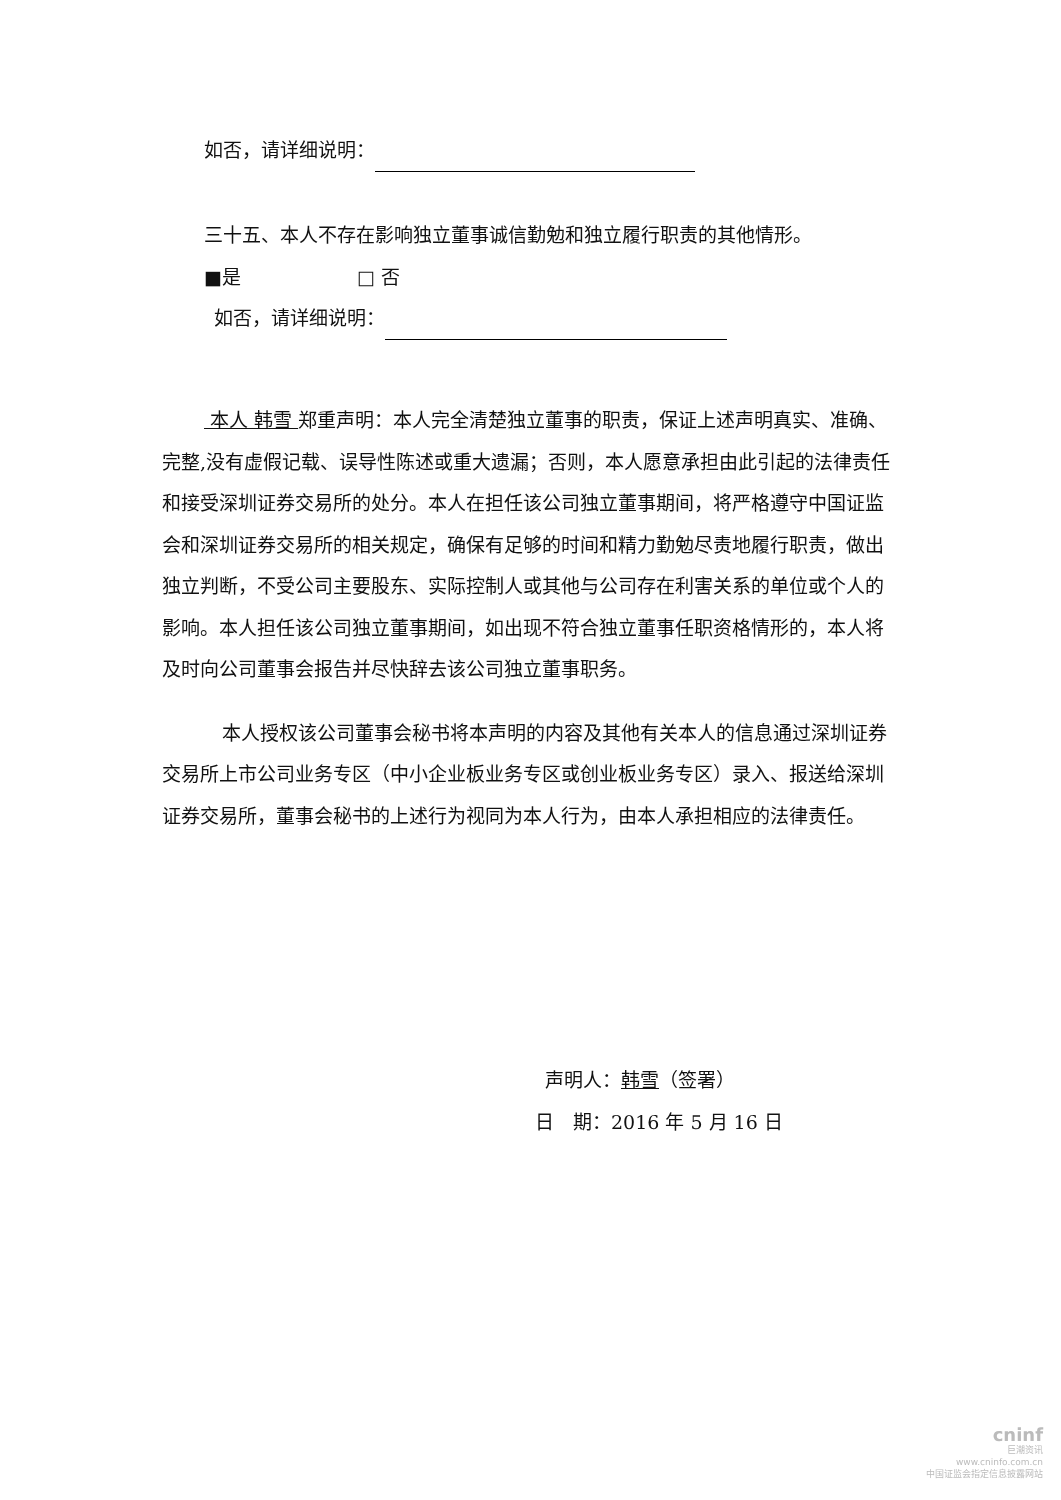如否，请详细说明：
三十五、本人不存在影响独立董事诚信勤勉和独立履行职责的其他情形。
■是 □ 否
如否，请详细说明：
本人 韩雪 郑重声明：本人完全清楚独立董事的职责，保证上述声明真实、准确、完整,没有虚假记载、误导性陈述或重大遗漏；否则，本人愿意承担由此引起的法律责任和接受深圳证券交易所的处分。本人在担任该公司独立董事期间，将严格遵守中国证监会和深圳证券交易所的相关规定，确保有足够的时间和精力勤勉尽责地履行职责，做出独立判断，不受公司主要股东、实际控制人或其他与公司存在利害关系的单位或个人的影响。本人担任该公司独立董事期间，如出现不符合独立董事任职资格情形的，本人将及时向公司董事会报告并尽快辞去该公司独立董事职务。
本人授权该公司董事会秘书将本声明的内容及其他有关本人的信息通过深圳证券交易所上市公司业务专区（中小企业板业务专区或创业板业务专区）录入、报送给深圳证券交易所，董事会秘书的上述行为视同为本人行为，由本人承担相应的法律责任。
声明人：韩雪（签署）
日　期：2016 年 5 月 16 日
cninf
巨潮资讯
www.cninfo.com.cn
中国证监会指定信息披露网站